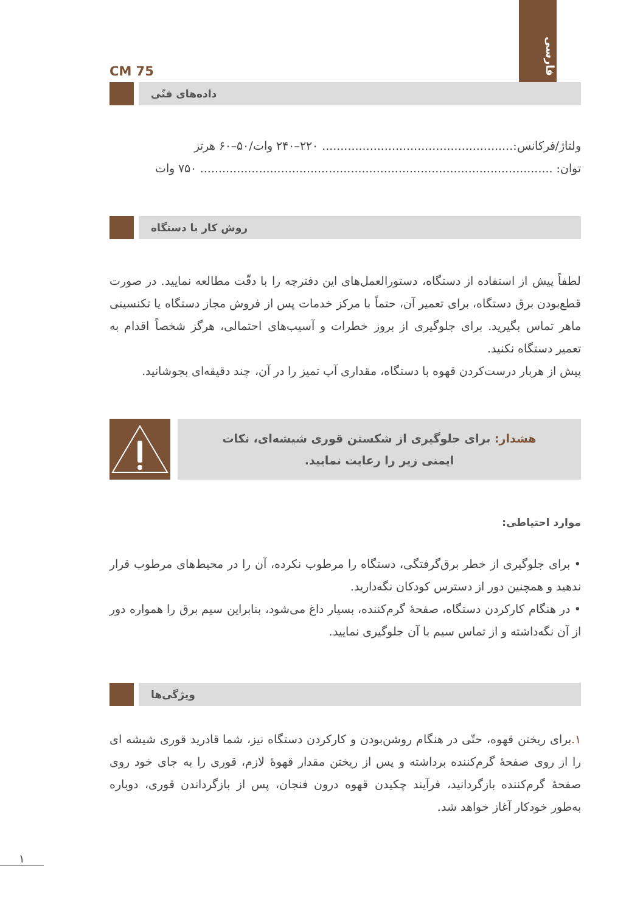فارسی
CM 75
داده‌های فنّی
ولتاژ/فرکانس:.................................................... ۲۲۰–۲۴۰ وات/۵۰–۶۰ هرتز
توان: ................................................................................................ ۷۵۰ وات
روش کار با دستگاه
لطفاً پیش از استفاده از دستگاه، دستورالعمل‌های این دفترچه را با دقّت مطالعه نمایید. در صورت قطع‌بودن برق دستگاه، برای تعمیر آن، حتماً با مرکز خدمات پس از فروش مجاز دستگاه یا تکنسینی ماهر تماس بگیرید. برای جلوگیری از بروز خطرات و آسیب‌های احتمالی، هرگز شخصاً اقدام به تعمیر دستگاه نکنید.
پیش از هربار درست‌کردن قهوه با دستگاه، مقداری آب تمیز را در آن، چند دقیقه‌ای بجوشانید.
هشدار: برای جلوگیری از شکستن قوری شیشه‌ای، نکات
ایمنی زیر را رعایت نمایید.
موارد احتیاطی:
• برای جلوگیری از خطر برق‌گرفتگی، دستگاه را مرطوب نکرده، آن را در محیط‌های مرطوب قرار ندهید و همچنین دور از دسترس کودکان نگه‌دارید.
• در هنگام کارکردن دستگاه، صفحهٔ گرم‌کننده، بسیار داغ می‌شود، بنابراین سیم برق را همواره دور از آن نگه‌داشته و از تماس سیم با آن جلوگیری نمایید.
ویژگی‌ها
۱. برای ریختن قهوه، حتّی در هنگام روشن‌بودن و کارکردن دستگاه نیز، شما قادرید قوری شیشه ای را از روی صفحهٔ گرم‌کننده برداشته و پس از ریختن مقدار قهوهٔ لازم، قوری را به جای خود روی صفحهٔ گرم‌کننده بازگردانید، فرآیند چکیدن قهوه درون فنجان، پس از بازگرداندن قوری، دوباره به‌طور خودکار آغاز خواهد شد.
۱